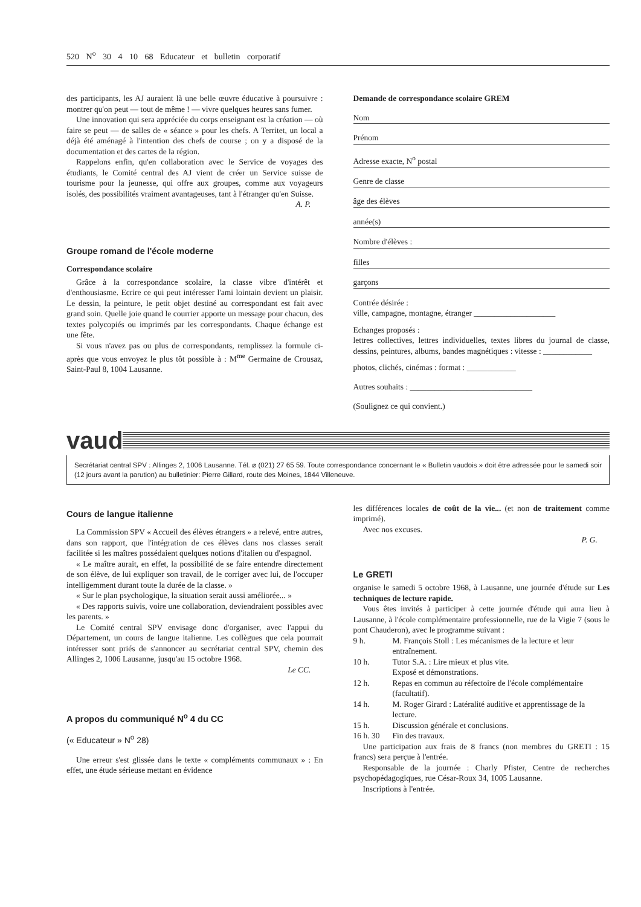520 N<sup>o</sup> 30 4 10 68 Educateur et bulletin corporatif
des participants, les AJ auraient là une belle œuvre éducative à poursuivre : montrer qu'on peut — tout de même ! — vivre quelques heures sans fumer.
Une innovation qui sera appréciée du corps enseignant est la création — où faire se peut — de salles de « séance » pour les chefs. A Territet, un local a déjà été aménagé à l'intention des chefs de course ; on y a disposé de la documentation et des cartes de la région.
Rappelons enfin, qu'en collaboration avec le Service de voyages des étudiants, le Comité central des AJ vient de créer un Service suisse de tourisme pour la jeunesse, qui offre aux groupes, comme aux voyageurs isolés, des possibilités vraiment avantageuses, tant à l'étranger qu'en Suisse.
A. P.
Groupe romand de l'école moderne
Correspondance scolaire
Grâce à la correspondance scolaire, la classe vibre d'intérêt et d'enthousiasme. Ecrire ce qui peut intéresser l'ami lointain devient un plaisir. Le dessin, la peinture, le petit objet destiné au correspondant est fait avec grand soin. Quelle joie quand le courrier apporte un message pour chacun, des textes polycopiés ou imprimés par les correspondants. Chaque échange est une fête.
Si vous n'avez pas ou plus de correspondants, remplissez la formule ci-après que vous envoyez le plus tôt possible à : M<sup>me</sup> Germaine de Crousaz, Saint-Paul 8, 1004 Lausanne.
Demande de correspondance scolaire GREM
Nom
Prénom
Adresse exacte, N<sup>o</sup> postal
Genre de classe
âge des élèves
année(s)
Nombre d'élèves :
filles
garçons
Contrée désirée :
ville, campagne, montagne, étranger ____________________
Echanges proposés :
lettres collectives, lettres individuelles, textes libres du journal de classe, dessins, peintures, albums, bandes magnétiques : vitesse : ____________
photos, clichés, cinémas : format : ____________
Autres souhaits : ______________________________
(Soulignez ce qui convient.)
vaud
Secrétariat central SPV : Allinges 2, 1006 Lausanne. Tél. ⌀ (021) 27 65 59. Toute correspondance concernant le « Bulletin vaudois » doit être adressée pour le samedi soir (12 jours avant la parution) au bulletinier: Pierre Gillard, route des Moines, 1844 Villeneuve.
Cours de langue italienne
La Commission SPV « Accueil des élèves étrangers » a relevé, entre autres, dans son rapport, que l'intégration de ces élèves dans nos classes serait facilitée si les maîtres possédaient quelques notions d'italien ou d'espagnol.
« Le maître aurait, en effet, la possibilité de se faire entendre directement de son élève, de lui expliquer son travail, de le corriger avec lui, de l'occuper intelligemment durant toute la durée de la classe. »
« Sur le plan psychologique, la situation serait aussi améliorée... »
« Des rapports suivis, voire une collaboration, deviendraient possibles avec les parents. »
Le Comité central SPV envisage donc d'organiser, avec l'appui du Département, un cours de langue italienne. Les collègues que cela pourrait intéresser sont priés de s'annoncer au secrétariat central SPV, chemin des Allinges 2, 1006 Lausanne, jusqu'au 15 octobre 1968.
Le CC.
A propos du communiqué N<sup>o</sup> 4 du CC
(« Educateur » N<sup>o</sup> 28)
Une erreur s'est glissée dans le texte « compléments communaux » : En effet, une étude sérieuse mettant en évidence
les différences locales de coût de la vie... (et non de traitement comme imprimé).
Avec nos excuses.
P. G.
Le GRETI
organise le samedi 5 octobre 1968, à Lausanne, une journée d'étude sur Les techniques de lecture rapide.
Vous êtes invités à participer à cette journée d'étude qui aura lieu à Lausanne, à l'école complémentaire professionnelle, rue de la Vigie 7 (sous le pont Chauderon), avec le programme suivant :
| 9 h. | M. François Stoll : Les mécanismes de la lecture et leur entraînement. |
| 10 h. | Tutor S.A. : Lire mieux et plus vite. Exposé et démonstrations. |
| 12 h. | Repas en commun au réfectoire de l'école complémentaire (facultatif). |
| 14 h. | M. Roger Girard : Latéralité auditive et apprentissage de la lecture. |
| 15 h. | Discussion générale et conclusions. |
| 16 h. 30 | Fin des travaux. |
Une participation aux frais de 8 francs (non membres du GRETI : 15 francs) sera perçue à l'entrée.
Responsable de la journée : Charly Pfister, Centre de recherches psychopédagogiques, rue César-Roux 34, 1005 Lausanne.
Inscriptions à l'entrée.